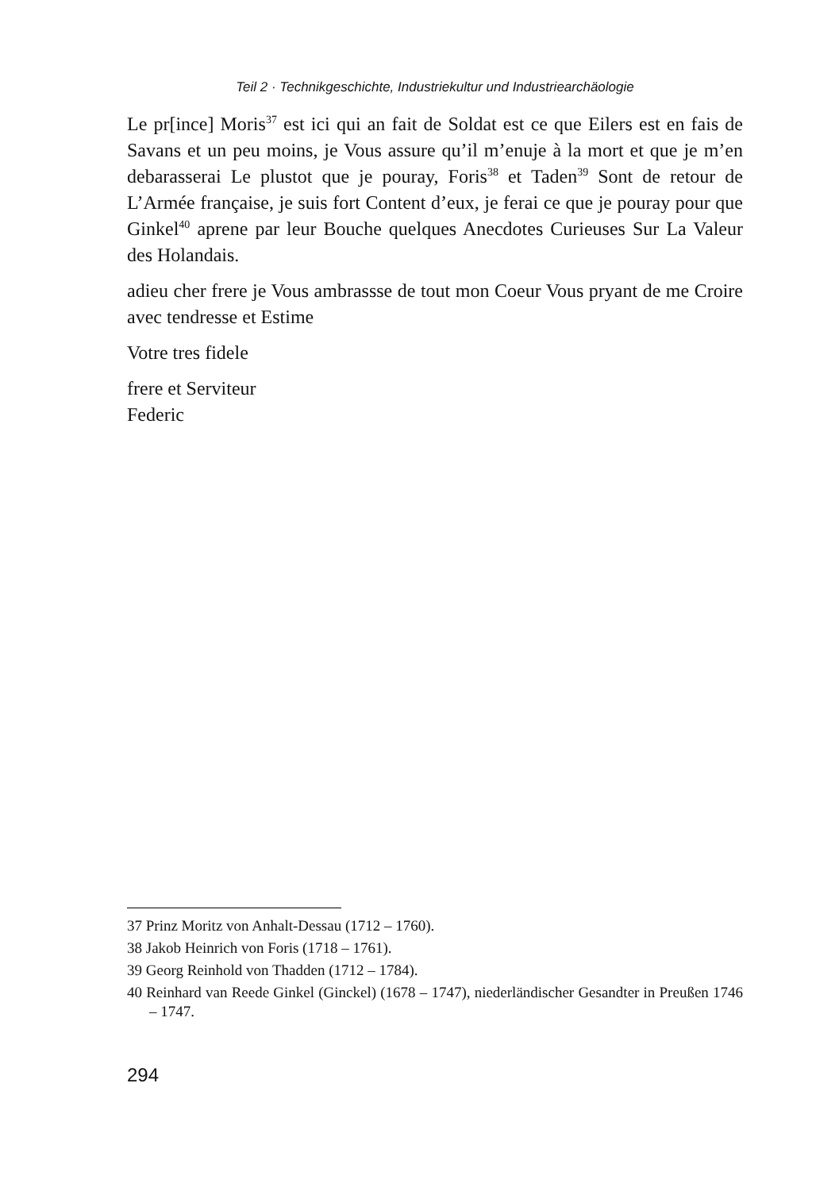Teil 2 · Technikgeschichte, Industriekultur und Industriearchäologie
Le pr[ince] Moris<sup>37</sup> est ici qui an fait de Soldat est ce que Eilers est en fais de Savans et un peu moins, je Vous assure qu’il m’enuje à la mort et que je m’en debarasserai Le plustot que je pouray, Foris<sup>38</sup> et Taden<sup>39</sup> Sont de retour de L’Armée française, je suis fort Content d’eux, je ferai ce que je pouray pour que Ginkel<sup>40</sup> aprene par leur Bouche quelques Anecdotes Curieuses Sur La Valeur des Holandais.
adieu cher frere je Vous ambrassse de tout mon Coeur Vous pryant de me Croire avec tendresse et Estime
Votre tres fidele
frere et Serviteur
Federic
37 Prinz Moritz von Anhalt-Dessau (1712 – 1760).
38 Jakob Heinrich von Foris (1718 – 1761).
39 Georg Reinhold von Thadden (1712 – 1784).
40 Reinhard van Reede Ginkel (Ginckel) (1678 – 1747), niederländischer Gesandter in Preußen 1746 – 1747.
294